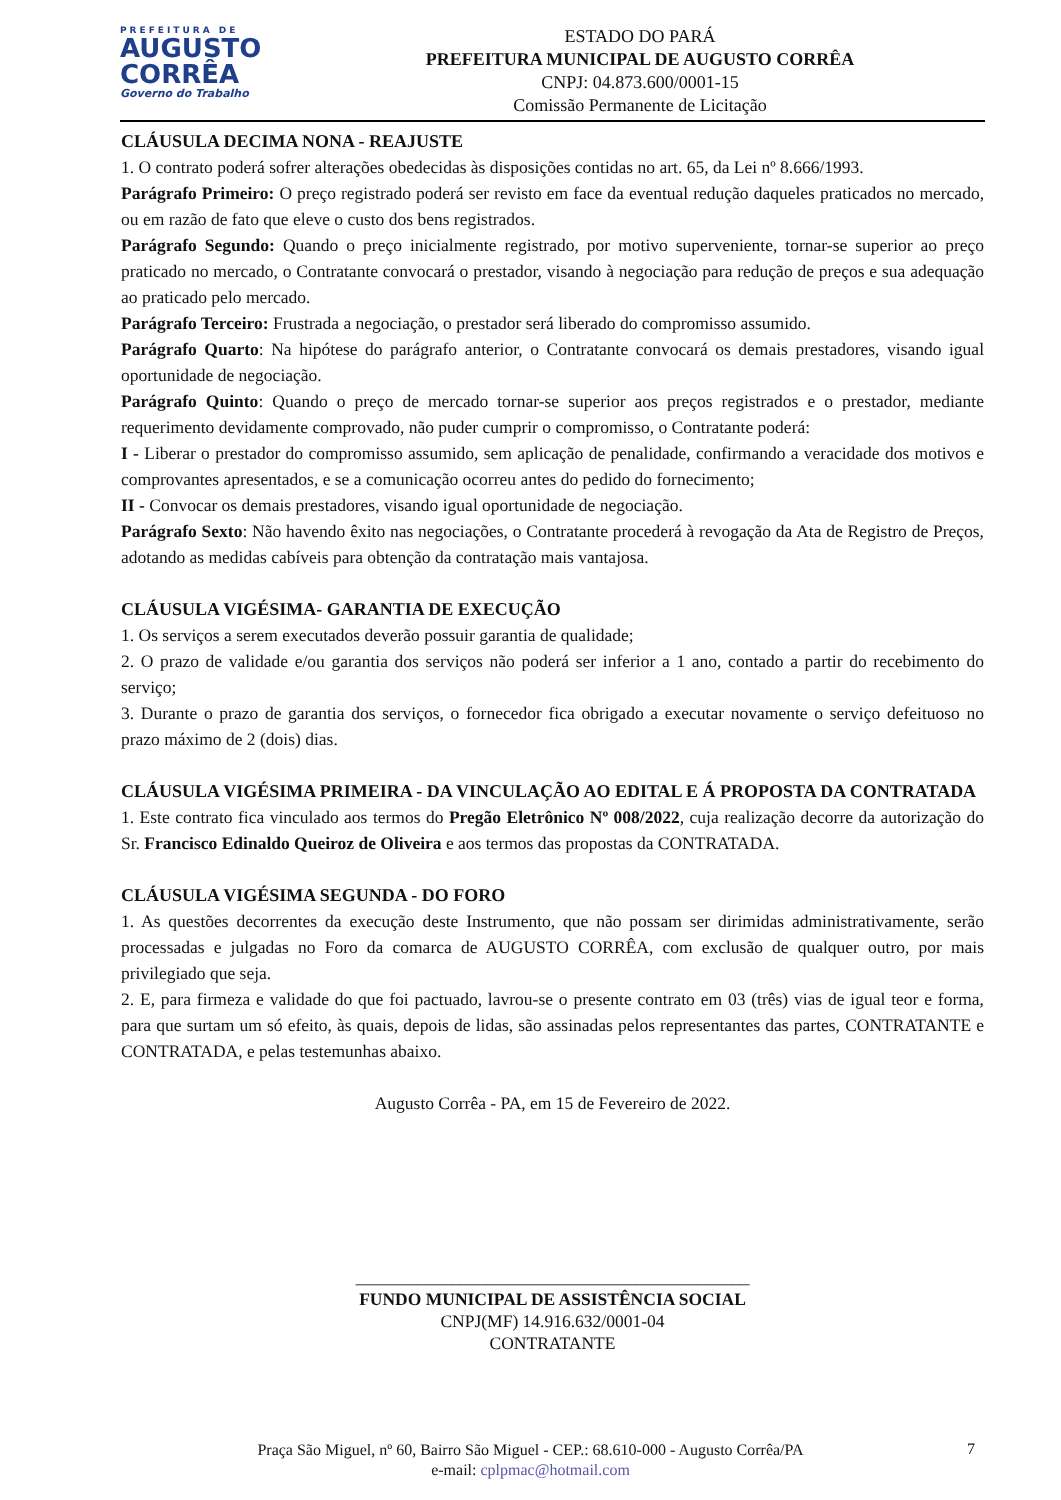PREFEITURA DE
AUGUSTO
CORRÊA
Governo do Trabalho
ESTADO DO PARÁ
PREFEITURA MUNICIPAL DE AUGUSTO CORRÊA
CNPJ: 04.873.600/0001-15
Comissão Permanente de Licitação
CLÁUSULA DECIMA NONA - REAJUSTE
1. O contrato poderá sofrer alterações obedecidas às disposições contidas no art. 65, da Lei nº 8.666/1993.
Parágrafo Primeiro: O preço registrado poderá ser revisto em face da eventual redução daqueles praticados no mercado, ou em razão de fato que eleve o custo dos bens registrados.
Parágrafo Segundo: Quando o preço inicialmente registrado, por motivo superveniente, tornar-se superior ao preço praticado no mercado, o Contratante convocará o prestador, visando à negociação para redução de preços e sua adequação ao praticado pelo mercado.
Parágrafo Terceiro: Frustrada a negociação, o prestador será liberado do compromisso assumido.
Parágrafo Quarto: Na hipótese do parágrafo anterior, o Contratante convocará os demais prestadores, visando igual oportunidade de negociação.
Parágrafo Quinto: Quando o preço de mercado tornar-se superior aos preços registrados e o prestador, mediante requerimento devidamente comprovado, não puder cumprir o compromisso, o Contratante poderá:
I - Liberar o prestador do compromisso assumido, sem aplicação de penalidade, confirmando a veracidade dos motivos e comprovantes apresentados, e se a comunicação ocorreu antes do pedido do fornecimento;
II - Convocar os demais prestadores, visando igual oportunidade de negociação.
Parágrafo Sexto: Não havendo êxito nas negociações, o Contratante procederá à revogação da Ata de Registro de Preços, adotando as medidas cabíveis para obtenção da contratação mais vantajosa.
CLÁUSULA VIGÉSIMA- GARANTIA DE EXECUÇÃO
1. Os serviços a serem executados deverão possuir garantia de qualidade;
2. O prazo de validade e/ou garantia dos serviços não poderá ser inferior a 1 ano, contado a partir do recebimento do serviço;
3. Durante o prazo de garantia dos serviços, o fornecedor fica obrigado a executar novamente o serviço defeituoso no prazo máximo de 2 (dois) dias.
CLÁUSULA VIGÉSIMA PRIMEIRA - DA VINCULAÇÃO AO EDITAL E Á PROPOSTA DA CONTRATADA
1. Este contrato fica vinculado aos termos do Pregão Eletrônico Nº 008/2022, cuja realização decorre da autorização do Sr. Francisco Edinaldo Queiroz de Oliveira e aos termos das propostas da CONTRATADA.
CLÁUSULA VIGÉSIMA SEGUNDA - DO FORO
1. As questões decorrentes da execução deste Instrumento, que não possam ser dirimidas administrativamente, serão processadas e julgadas no Foro da comarca de AUGUSTO CORRÊA, com exclusão de qualquer outro, por mais privilegiado que seja.
2. E, para firmeza e validade do que foi pactuado, lavrou-se o presente contrato em 03 (três) vias de igual teor e forma, para que surtam um só efeito, às quais, depois de lidas, são assinadas pelos representantes das partes, CONTRATANTE e CONTRATADA, e pelas testemunhas abaixo.
Augusto Corrêa - PA, em 15 de Fevereiro de 2022.
_____________________________________________
FUNDO MUNICIPAL DE ASSISTÊNCIA SOCIAL
CNPJ(MF) 14.916.632/0001-04
CONTRATANTE
Praça São Miguel, nº 60, Bairro São Miguel - CEP.: 68.610-000 - Augusto Corrêa/PA
e-mail: cplpmac@hotmail.com
7